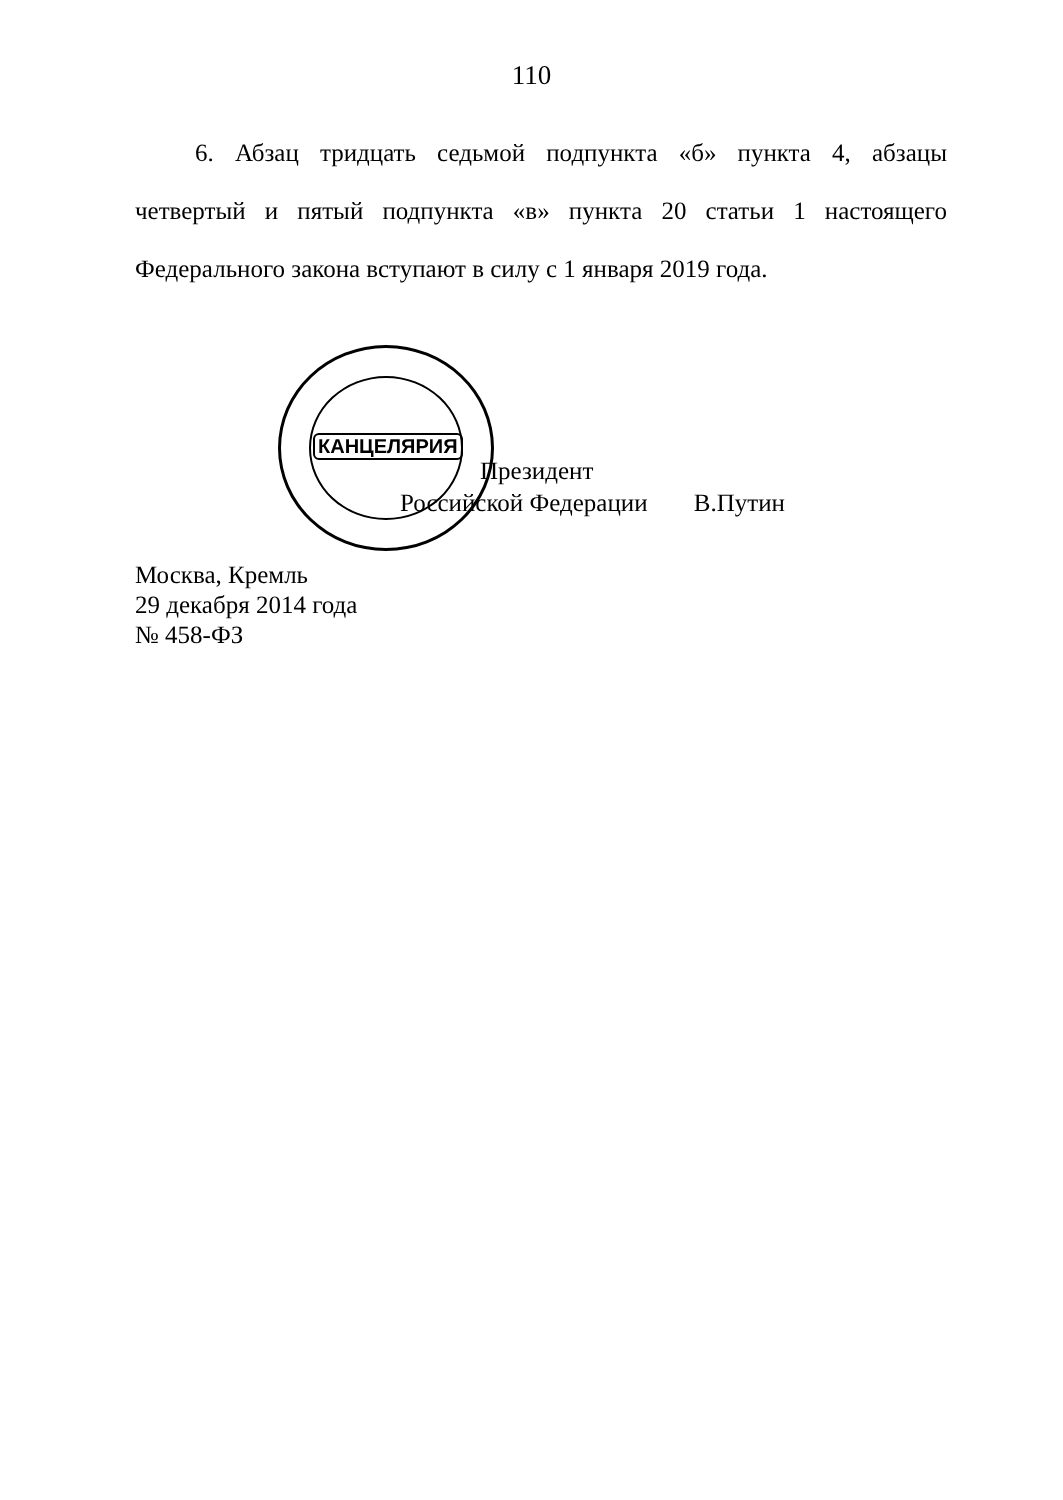110
6. Абзац тридцать седьмой подпункта «б» пункта 4, абзацы
четвертый и пятый подпункта «в» пункта 20 статьи 1 настоящего
Федерального закона вступают в силу с 1 января 2019 года.
КАНЦЕЛЯРИЯ
Президент
Российской Федерации В.Путин
Москва, Кремль
29 декабря 2014 года
№ 458-ФЗ